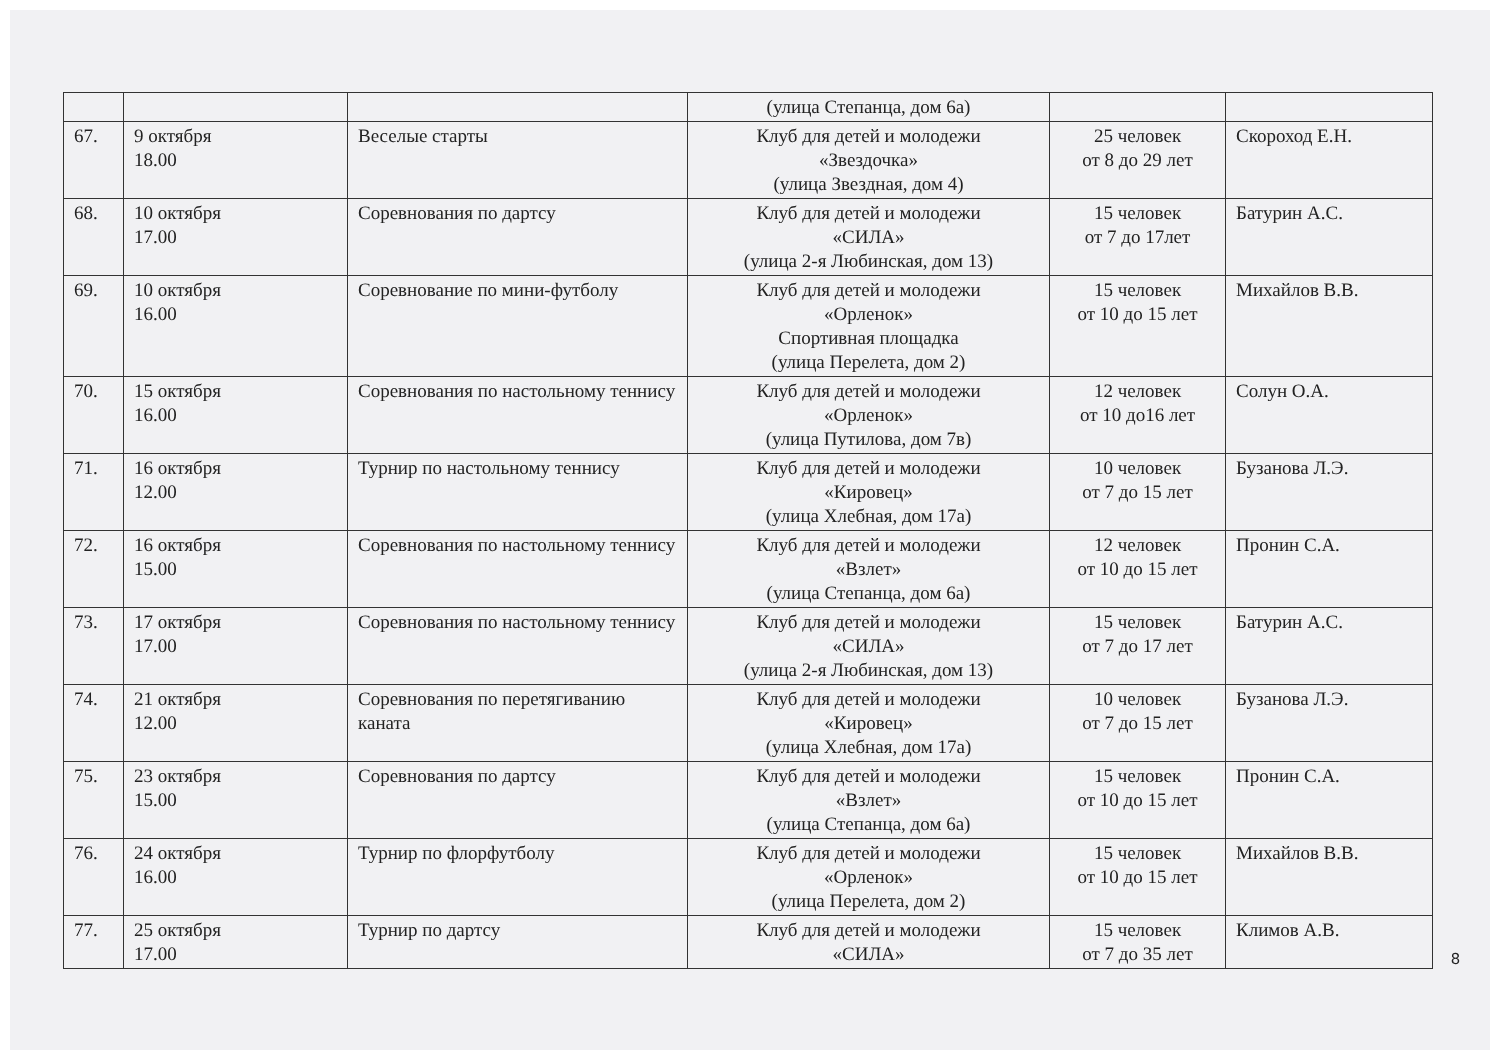| | | | (улица Степанца, дом 6а) | | |
| 67. | 9 октября 18.00 | Веселые старты | Клуб для детей и молодежи «Звездочка» (улица Звездная, дом 4) | 25 человек от 8 до 29 лет | Скороход Е.Н. |
| 68. | 10 октября 17.00 | Соревнования по дартсу | Клуб для детей и молодежи «СИЛА» (улица 2-я Любинская, дом 13) | 15 человек от 7 до 17лет | Батурин А.С. |
| 69. | 10 октября 16.00 | Соревнование по мини-футболу | Клуб для детей и молодежи «Орленок» Спортивная площадка (улица Перелета, дом 2) | 15 человек от 10 до 15 лет | Михайлов В.В. |
| 70. | 15 октября 16.00 | Соревнования по настольному теннису | Клуб для детей и молодежи «Орленок» (улица Путилова, дом 7в) | 12 человек от 10 до16 лет | Солун О.А. |
| 71. | 16 октября 12.00 | Турнир по настольному теннису | Клуб для детей и молодежи «Кировец» (улица Хлебная, дом 17а) | 10 человек от 7 до 15 лет | Бузанова Л.Э. |
| 72. | 16 октября 15.00 | Соревнования по настольному теннису | Клуб для детей и молодежи «Взлет» (улица Степанца, дом 6а) | 12 человек от 10 до 15 лет | Пронин С.А. |
| 73. | 17 октября 17.00 | Соревнования по настольному теннису | Клуб для детей и молодежи «СИЛА» (улица 2-я Любинская, дом 13) | 15 человек от 7 до 17 лет | Батурин А.С. |
| 74. | 21 октября 12.00 | Соревнования по перетягиванию каната | Клуб для детей и молодежи «Кировец» (улица Хлебная, дом 17а) | 10 человек от 7 до 15 лет | Бузанова Л.Э. |
| 75. | 23 октября 15.00 | Соревнования по дартсу | Клуб для детей и молодежи «Взлет» (улица Степанца, дом 6а) | 15 человек от 10 до 15 лет | Пронин С.А. |
| 76. | 24 октября 16.00 | Турнир по флорфутболу | Клуб для детей и молодежи «Орленок» (улица Перелета, дом 2) | 15 человек от 10 до 15 лет | Михайлов В.В. |
| 77. | 25 октября 17.00 | Турнир по дартсу | Клуб для детей и молодежи «СИЛА» | 15 человек от 7 до 35 лет | Климов А.В. |
8